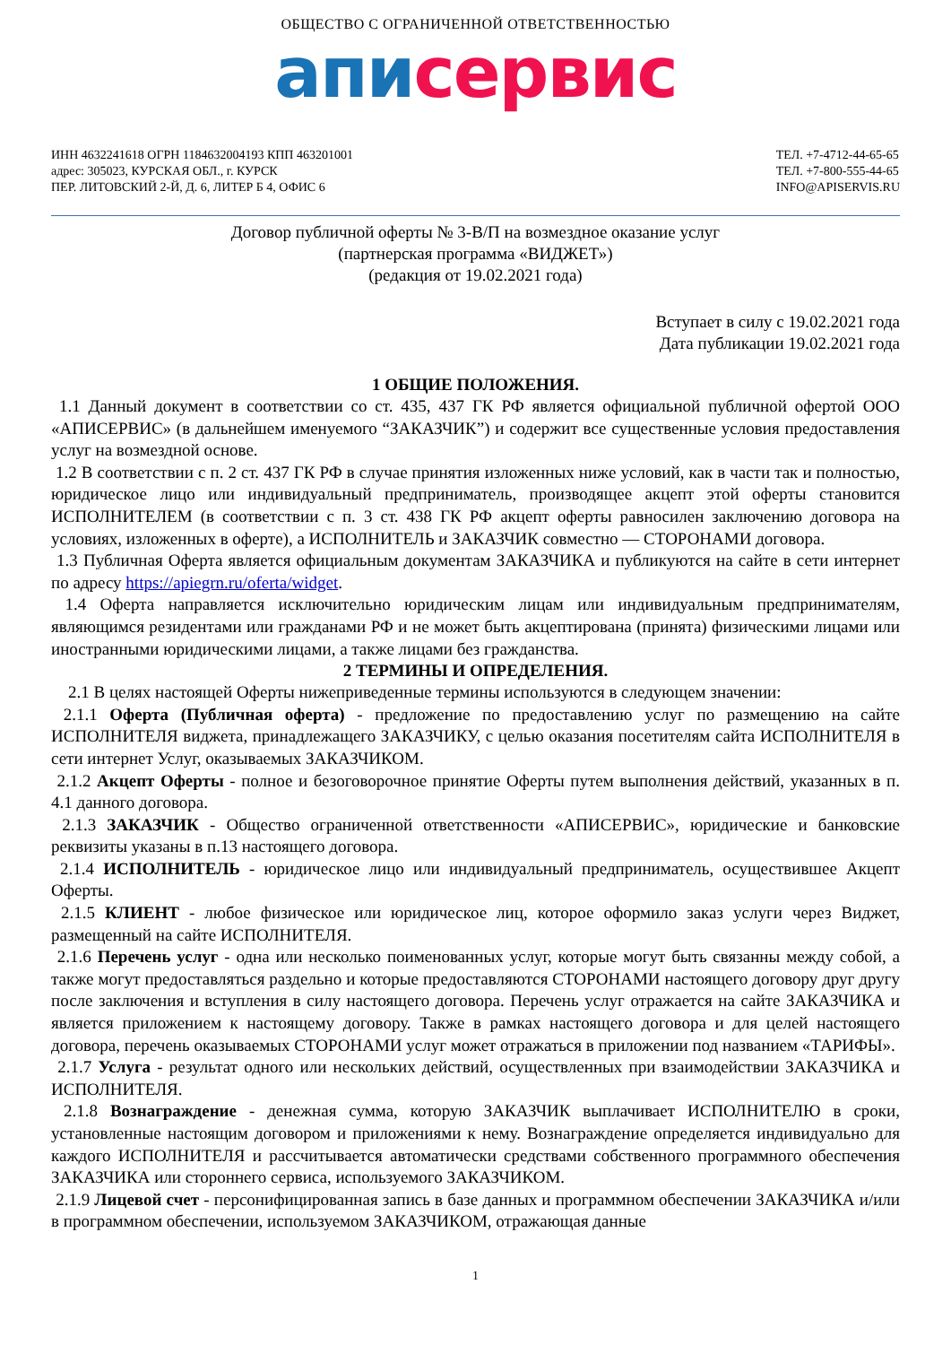ОБЩЕСТВО С ОГРАНИЧЕННОЙ ОТВЕТСТВЕННОСТЬЮ
апи сервис
ИНН 4632241618 ОГРН 1184632004193 КПП 463201001
адрес: 305023, КУРСКАЯ ОБЛ., г. КУРСК
ПЕР. ЛИТОВСКИЙ 2-Й, Д. 6, ЛИТЕР Б 4, ОФИС 6
ТЕЛ. +7-4712-44-65-65
ТЕЛ. +7-800-555-44-65
INFO@APISERVIS.RU
Договор публичной оферты № 3-В/П на возмездное оказание услуг
(партнерская программа «ВИДЖЕТ»)
(редакция от 19.02.2021 года)
Вступает в силу с 19.02.2021 года
Дата публикации 19.02.2021 года
1 ОБЩИЕ ПОЛОЖЕНИЯ.
1.1 Данный документ в соответствии со ст. 435, 437 ГК РФ является официальной публичной офертой ООО «АПИСЕРВИС» (в дальнейшем именуемого “ЗАКАЗЧИК”) и содержит все существенные условия предоставления услуг на возмездной основе.
1.2 В соответствии с п. 2 ст. 437 ГК РФ в случае принятия изложенных ниже условий, как в части так и полностью, юридическое лицо или индивидуальный предприниматель, производящее акцепт этой оферты становится ИСПОЛНИТЕЛЕМ (в соответствии с п. 3 ст. 438 ГК РФ акцепт оферты равносилен заключению договора на условиях, изложенных в оферте), а ИСПОЛНИТЕЛЬ и ЗАКАЗЧИК совместно — СТОРОНАМИ договора.
1.3 Публичная Оферта является официальным документам ЗАКАЗЧИКА и публикуются на сайте в сети интернет по адресу https://apiegrn.ru/oferta/widget.
1.4 Оферта направляется исключительно юридическим лицам или индивидуальным предпринимателям, являющимся резидентами или гражданами РФ и не может быть акцептирована (принята) физическими лицами или иностранными юридическими лицами, а также лицами без гражданства.
2 ТЕРМИНЫ И ОПРЕДЕЛЕНИЯ.
2.1 В целях настоящей Оферты нижеприведенные термины используются в следующем значении:
2.1.1 Оферта (Публичная оферта) - предложение по предоставлению услуг по размещению на сайте ИСПОЛНИТЕЛЯ виджета, принадлежащего ЗАКАЗЧИКУ, с целью оказания посетителям сайта ИСПОЛНИТЕЛЯ в сети интернет Услуг, оказываемых ЗАКАЗЧИКОМ.
2.1.2 Акцепт Оферты - полное и безоговорочное принятие Оферты путем выполнения действий, указанных в п. 4.1 данного договора.
2.1.3 ЗАКАЗЧИК - Общество ограниченной ответственности «АПИСЕРВИС», юридические и банковские реквизиты указаны в п.13 настоящего договора.
2.1.4 ИСПОЛНИТЕЛЬ - юридическое лицо или индивидуальный предприниматель, осуществившее Акцепт Оферты.
2.1.5 КЛИЕНТ - любое физическое или юридическое лиц, которое оформило заказ услуги через Виджет, размещенный на сайте ИСПОЛНИТЕЛЯ.
2.1.6 Перечень услуг - одна или несколько поименованных услуг, которые могут быть связанны между собой, а также могут предоставляться раздельно и которые предоставляются СТОРОНАМИ настоящего договору друг другу после заключения и вступления в силу настоящего договора. Перечень услуг отражается на сайте ЗАКАЗЧИКА и является приложением к настоящему договору. Также в рамках настоящего договора и для целей настоящего договора, перечень оказываемых СТОРОНАМИ услуг может отражаться в приложении под названием «ТАРИФЫ».
2.1.7 Услуга - результат одного или нескольких действий, осуществленных при взаимодействии ЗАКАЗЧИКА и ИСПОЛНИТЕЛЯ.
2.1.8 Вознаграждение - денежная сумма, которую ЗАКАЗЧИК выплачивает ИСПОЛНИТЕЛЮ в сроки, установленные настоящим договором и приложениями к нему. Вознаграждение определяется индивидуально для каждого ИСПОЛНИТЕЛЯ и рассчитывается автоматически средствами собственного программного обеспечения ЗАКАЗЧИКА или стороннего сервиса, используемого ЗАКАЗЧИКОМ.
2.1.9 Лицевой счет - персонифицированная запись в базе данных и программном обеспечении ЗАКАЗЧИКА и/или в программном обеспечении, используемом ЗАКАЗЧИКОМ, отражающая данные
1